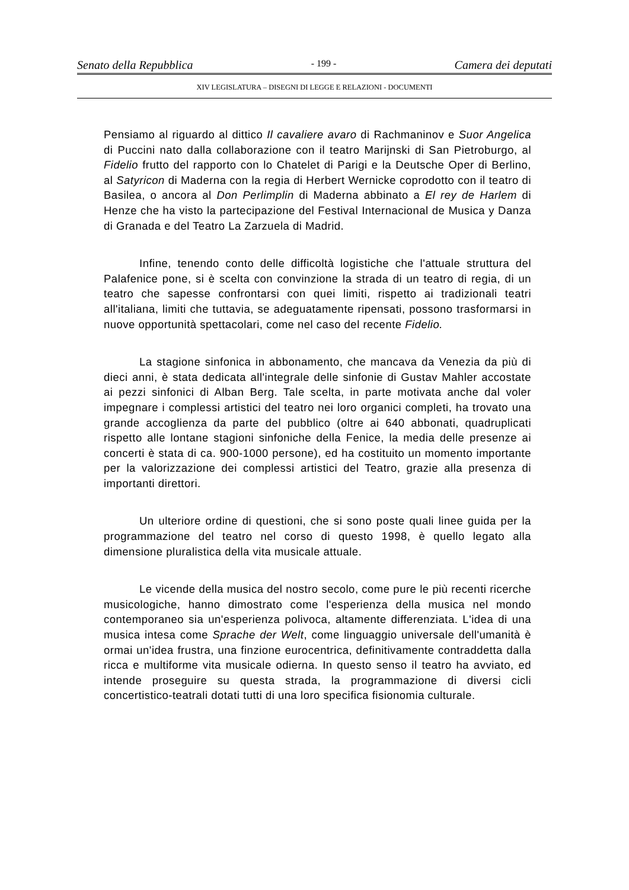Senato della Repubblica - 199 - Camera dei deputati
XIV LEGISLATURA – DISEGNI DI LEGGE E RELAZIONI - DOCUMENTI
Pensiamo al riguardo al dittico Il cavaliere avaro di Rachmaninov e Suor Angelica di Puccini nato dalla collaborazione con il teatro Marijnski di San Pietroburgo, al Fidelio frutto del rapporto con lo Chatelet di Parigi e la Deutsche Oper di Berlino, al Satyricon di Maderna con la regia di Herbert Wernicke coprodotto con il teatro di Basilea, o ancora al Don Perlimplin di Maderna abbinato a El rey de Harlem di Henze che ha visto la partecipazione del Festival Internacional de Musica y Danza di Granada e del Teatro La Zarzuela di Madrid.
Infine, tenendo conto delle difficoltà logistiche che l'attuale struttura del Palafenice pone, si è scelta con convinzione la strada di un teatro di regia, di un teatro che sapesse confrontarsi con quei limiti, rispetto ai tradizionali teatri all'italiana, limiti che tuttavia, se adeguatamente ripensati, possono trasformarsi in nuove opportunità spettacolari, come nel caso del recente Fidelio.
La stagione sinfonica in abbonamento, che mancava da Venezia da più di dieci anni, è stata dedicata all'integrale delle sinfonie di Gustav Mahler accostate ai pezzi sinfonici di Alban Berg. Tale scelta, in parte motivata anche dal voler impegnare i complessi artistici del teatro nei loro organici completi, ha trovato una grande accoglienza da parte del pubblico (oltre ai 640 abbonati, quadruplicati rispetto alle lontane stagioni sinfoniche della Fenice, la media delle presenze ai concerti è stata di ca. 900-1000 persone), ed ha costituito un momento importante per la valorizzazione dei complessi artistici del Teatro, grazie alla presenza di importanti direttori.
Un ulteriore ordine di questioni, che si sono poste quali linee guida per la programmazione del teatro nel corso di questo 1998, è quello legato alla dimensione pluralistica della vita musicale attuale.
Le vicende della musica del nostro secolo, come pure le più recenti ricerche musicologiche, hanno dimostrato come l'esperienza della musica nel mondo contemporaneo sia un'esperienza polivoca, altamente differenziata. L'idea di una musica intesa come Sprache der Welt, come linguaggio universale dell'umanità è ormai un'idea frustra, una finzione eurocentrica, definitivamente contraddetta dalla ricca e multiforme vita musicale odierna. In questo senso il teatro ha avviato, ed intende proseguire su questa strada, la programmazione di diversi cicli concertistico-teatrali dotati tutti di una loro specifica fisionomia culturale.